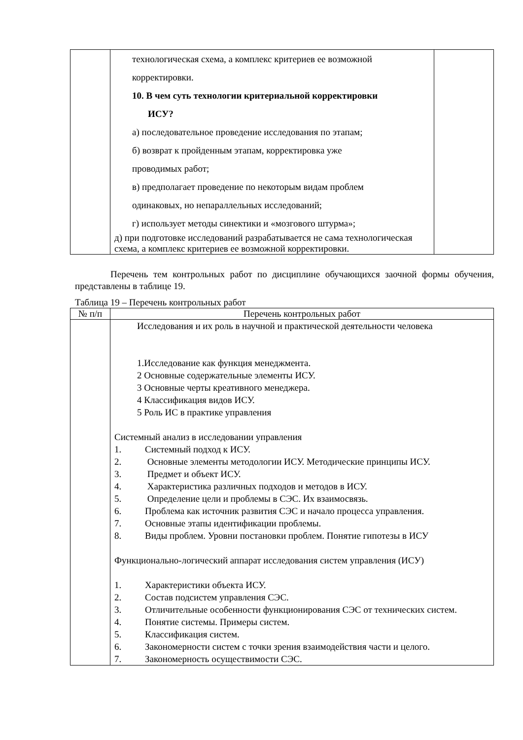| | технологическая схема, а комплекс критериев ее возможной корректировки. 10. В чем суть технологии критериальной корректировки ИСУ? а) последовательное проведение исследования по этапам; б) возврат к пройденным этапам, корректировка уже проводимых работ; в) предполагает проведение по некоторым видам проблем одинаковых, но непараллельных исследований; г) использует методы синектики и «мозгового штурма»; д) при подготовке исследований разрабатывается не сама технологическая схема, а комплекс критериев ее возможной корректировки. | |
Перечень тем контрольных работ по дисциплине обучающихся заочной формы обучения, представлены в таблице 19.
Таблица 19 – Перечень контрольных работ
| № п/п | Перечень контрольных работ |
| --- | --- |
| | Исследования и их роль в научной и практической деятельности человека 1.Исследование как функция менеджмента. 2 Основные содержательные элементы ИСУ. 3 Основные черты креативного менеджера. 4 Классификация видов ИСУ. 5 Роль ИС в практике управления Системный анализ в исследовании управления 1. Системный подход к ИСУ. 2. Основные элементы методологии ИСУ. Методические принципы ИСУ. 3. Предмет и объект ИСУ. 4. Характеристика различных подходов и методов в ИСУ. 5. Определение цели и проблемы в СЭС. Их взаимосвязь. 6. Проблема как источник развития СЭС и начало процесса управления. 7. Основные этапы идентификации проблемы. 8. Виды проблем. Уровни постановки проблем. Понятие гипотезы в ИСУ Функционально-логический аппарат исследования систем управления (ИСУ) 1. Характеристики объекта ИСУ. 2. Состав подсистем управления СЭС. 3. Отличительные особенности функционирования СЭС от технических систем. 4. Понятие системы. Примеры систем. 5. Классификация систем. 6. Закономерности систем с точки зрения взаимодействия части и целого. 7. Закономерность осуществимости СЭС. |